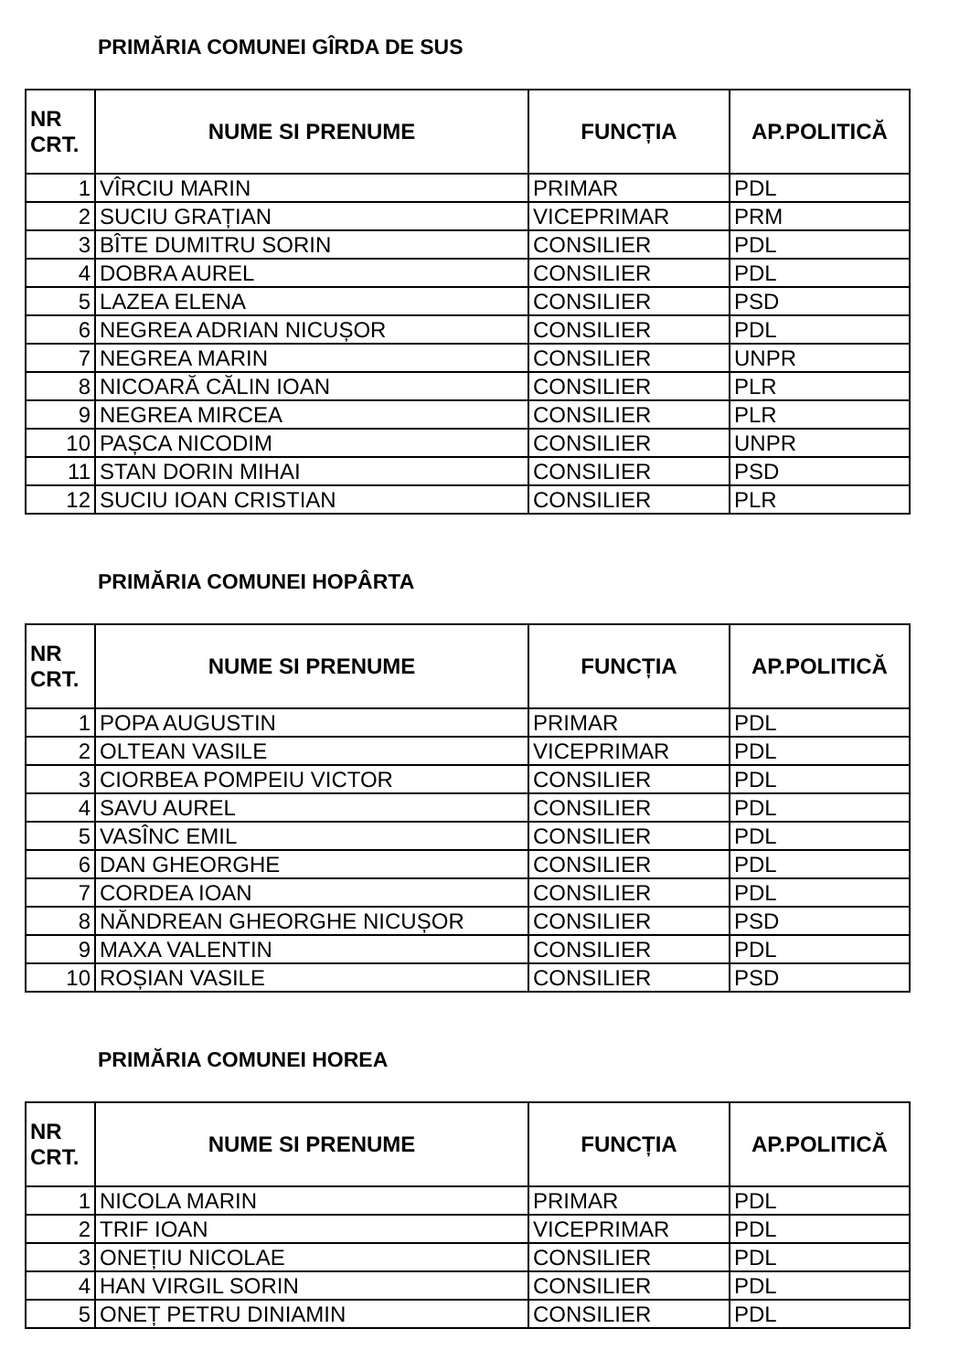PRIMĂRIA COMUNEI GÎRDA DE SUS
| NR CRT. | NUME SI PRENUME | FUNCȚIA | AP.POLITICĂ |
| --- | --- | --- | --- |
| 1 | VÎRCIU MARIN | PRIMAR | PDL |
| 2 | SUCIU GRAȚIAN | VICEPRIMAR | PRM |
| 3 | BÎTE DUMITRU SORIN | CONSILIER | PDL |
| 4 | DOBRA AUREL | CONSILIER | PDL |
| 5 | LAZEA ELENA | CONSILIER | PSD |
| 6 | NEGREA ADRIAN NICUȘOR | CONSILIER | PDL |
| 7 | NEGREA MARIN | CONSILIER | UNPR |
| 8 | NICOARĂ CĂLIN IOAN | CONSILIER | PLR |
| 9 | NEGREA MIRCEA | CONSILIER | PLR |
| 10 | PAȘCA NICODIM | CONSILIER | UNPR |
| 11 | STAN DORIN MIHAI | CONSILIER | PSD |
| 12 | SUCIU IOAN CRISTIAN | CONSILIER | PLR |
PRIMĂRIA COMUNEI HOPÂRTA
| NR CRT. | NUME SI PRENUME | FUNCȚIA | AP.POLITICĂ |
| --- | --- | --- | --- |
| 1 | POPA AUGUSTIN | PRIMAR | PDL |
| 2 | OLTEAN VASILE | VICEPRIMAR | PDL |
| 3 | CIORBEA POMPEIU VICTOR | CONSILIER | PDL |
| 4 | SAVU AUREL | CONSILIER | PDL |
| 5 | VASÎNC EMIL | CONSILIER | PDL |
| 6 | DAN GHEORGHE | CONSILIER | PDL |
| 7 | CORDEA IOAN | CONSILIER | PDL |
| 8 | NĂNDREAN GHEORGHE NICUȘOR | CONSILIER | PSD |
| 9 | MAXA VALENTIN | CONSILIER | PDL |
| 10 | ROȘIAN VASILE | CONSILIER | PSD |
PRIMĂRIA COMUNEI HOREA
| NR CRT. | NUME SI PRENUME | FUNCȚIA | AP.POLITICĂ |
| --- | --- | --- | --- |
| 1 | NICOLA MARIN | PRIMAR | PDL |
| 2 | TRIF IOAN | VICEPRIMAR | PDL |
| 3 | ONEȚIU NICOLAE | CONSILIER | PDL |
| 4 | HAN VIRGIL SORIN | CONSILIER | PDL |
| 5 | ONEȚ PETRU DINIAMIN | CONSILIER | PDL |